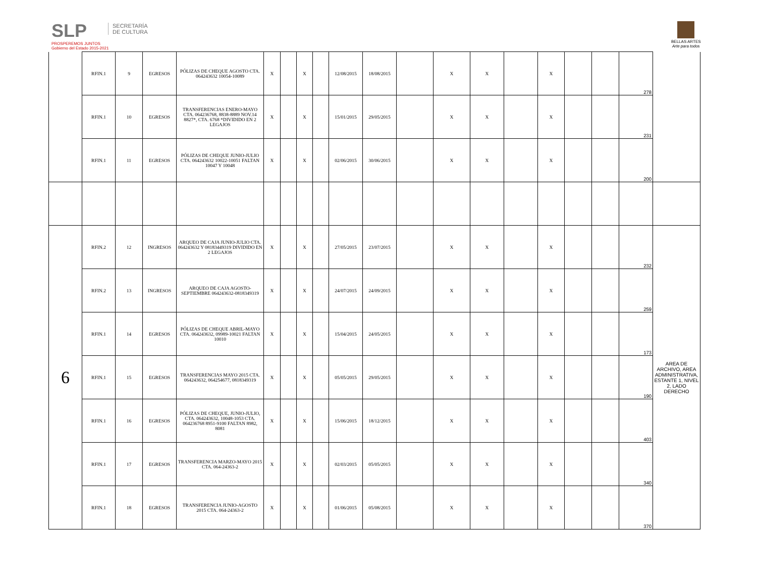SLP
PROSPEREMOS JUNTOS
Gobierno del Estado 2015-2021
SECRETARÍA DE CULTURA
BELLAS ARTES
Arte para todos
| | RFIN.1 | 9 | EGRESOS | PÓLIZAS DE CHEQUE AGOSTO CTA. 064243632 10054-10089 | X | | X | | 12/08/2015 | 18/08/2015 | | X | X | | X | | | 278 | |
| | RFIN.1 | 10 | EGRESOS | TRANSFERENCIAS ENERO-MAYO CTA. 064236768, 8838-8889 NOV.14 8827*, CTA. 6768 *DIVIDIDO EN 2 LEGAJOS | X | | X | | 15/01/2015 | 29/05/2015 | | X | X | | X | | | 231 | |
| | RFIN.1 | 11 | EGRESOS | PÓLIZAS DE CHEQUE JUNIO-JULIO CTA. 064243632 10022-10051 FALTAN 10047 Y 10048 | X | | X | | 02/06/2015 | 30/06/2015 | | X | X | | X | | | 200 | |
| 6 | RFIN.2 | 12 | INGRESOS | ARQUEO DE CAJA JUNIO-JULIO CTA. 064243632 Y 08183449319 DIVIDIDO EN 2 LEGAJOS | X | | X | | 27/05/2015 | 23/07/2015 | | X | X | | X | | | 232 | AREA DE ARCHIVO, AREA ADMINISTRATIVA, ESTANTE 1, NIVEL 2, LADO DERECHO |
| | RFIN.2 | 13 | INGRESOS | ARQUEO DE CAJA AGOSTO-SEPTIEMBRE 064243632-0818349319 | X | | X | | 24/07/2015 | 24/09/2015 | | X | X | | X | | | 259 | |
| | RFIN.1 | 14 | EGRESOS | PÓLIZAS DE CHEQUE ABRIL-MAYO CTA. 064243632, 09989-10021 FALTAN 10010 | X | | X | | 15/04/2015 | 24/05/2015 | | X | X | | X | | | 173 | |
| | RFIN.1 | 15 | EGRESOS | TRANSFERENCIAS MAYO 2015 CTA. 064243632, 064254677, 0818349319 | X | | X | | 05/05/2015 | 29/05/2015 | | X | X | | X | | | 190 | |
| | RFIN.1 | 16 | EGRESOS | PÓLIZAS DE CHEQUE, JUNIO-JULIO, CTA. 064243632, 10048-1053 CTA. 064236768 8951-9100 FALTAN 8982, 8081 | X | | X | | 15/06/2015 | 18/12/2015 | | X | X | | X | | | 403 | |
| | RFIN.1 | 17 | EGRESOS | TRANSFERENCIA MARZO-MAYO 2015 CTA. 064-24363-2 | X | | X | | 02/03/2015 | 05/05/2015 | | X | X | | X | | | 340 | |
| | RFIN.1 | 18 | EGRESOS | TRANSFERENCIA JUNIO-AGOSTO 2015 CTA. 064-24363-2 | X | | X | | 01/06/2015 | 05/08/2015 | | X | X | | X | | | 370 | |